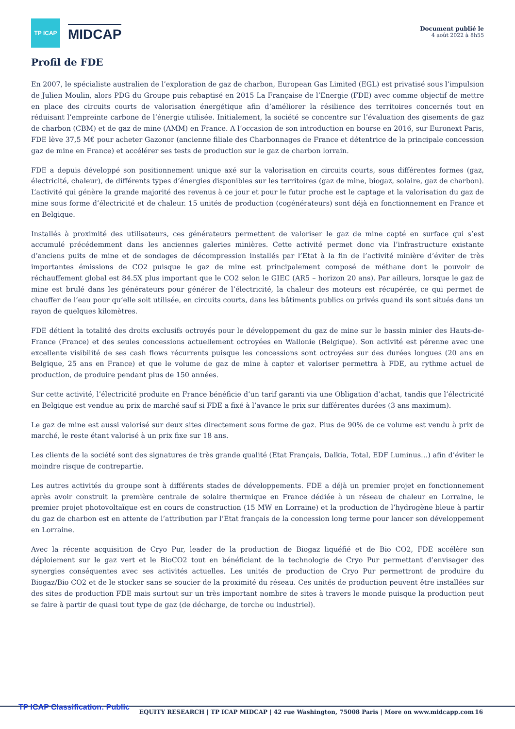TP ICAP
MIDCAP
Document publié le
4 août 2022 à 8h55
Profil de FDE
En 2007, le spécialiste australien de l’exploration de gaz de charbon, European Gas Limited (EGL) est privatisé sous l’impulsion de Julien Moulin, alors PDG du Groupe puis rebaptisé en 2015 La Française de l’Energie (FDE) avec comme objectif de mettre en place des circuits courts de valorisation énergétique afin d’améliorer la résilience des territoires concernés tout en réduisant l’empreinte carbone de l’énergie utilisée. Initialement, la société se concentre sur l’évaluation des gisements de gaz de charbon (CBM) et de gaz de mine (AMM) en France. A l’occasion de son introduction en bourse en 2016, sur Euronext Paris, FDE lève 37,5 M€ pour acheter Gazonor (ancienne filiale des Charbonnages de France et détentrice de la principale concession gaz de mine en France) et accélérer ses tests de production sur le gaz de charbon lorrain.
FDE a depuis développé son positionnement unique axé sur la valorisation en circuits courts, sous différentes formes (gaz, électricité, chaleur), de différents types d’énergies disponibles sur les territoires (gaz de mine, biogaz, solaire, gaz de charbon). L’activité qui génère la grande majorité des revenus à ce jour et pour le futur proche est le captage et la valorisation du gaz de mine sous forme d’électricité et de chaleur. 15 unités de production (cogénérateurs) sont déjà en fonctionnement en France et en Belgique.
Installés à proximité des utilisateurs, ces générateurs permettent de valoriser le gaz de mine capté en surface qui s’est accumulé précédemment dans les anciennes galeries minières. Cette activité permet donc via l’infrastructure existante d’anciens puits de mine et de sondages de décompression installés par l’Etat à la fin de l’activité minière d’éviter de très importantes émissions de CO2 puisque le gaz de mine est principalement composé de méthane dont le pouvoir de réchauffement global est 84.5X plus important que le CO2 selon le GIEC (AR5 – horizon 20 ans). Par ailleurs, lorsque le gaz de mine est brulé dans les générateurs pour générer de l’électricité, la chaleur des moteurs est récupérée, ce qui permet de chauffer de l’eau pour qu’elle soit utilisée, en circuits courts, dans les bâtiments publics ou privés quand ils sont situés dans un rayon de quelques kilomètres.
FDE détient la totalité des droits exclusifs octroyés pour le développement du gaz de mine sur le bassin minier des Hauts-de-France (France) et des seules concessions actuellement octroyées en Wallonie (Belgique). Son activité est pérenne avec une excellente visibilité de ses cash flows récurrents puisque les concessions sont octroyées sur des durées longues (20 ans en Belgique, 25 ans en France) et que le volume de gaz de mine à capter et valoriser permettra à FDE, au rythme actuel de production, de produire pendant plus de 150 années.
Sur cette activité, l’électricité produite en France bénéficie d’un tarif garanti via une Obligation d’achat, tandis que l’électricité en Belgique est vendue au prix de marché sauf si FDE a fixé à l’avance le prix sur différentes durées (3 ans maximum).
Le gaz de mine est aussi valorisé sur deux sites directement sous forme de gaz. Plus de 90% de ce volume est vendu à prix de marché, le reste étant valorisé à un prix fixe sur 18 ans.
Les clients de la société sont des signatures de très grande qualité (Etat Français, Dalkia, Total, EDF Luminus…) afin d’éviter le moindre risque de contrepartie.
Les autres activités du groupe sont à différents stades de développements. FDE a déjà un premier projet en fonctionnement après avoir construit la première centrale de solaire thermique en France dédiée à un réseau de chaleur en Lorraine, le premier projet photovoltaïque est en cours de construction (15 MW en Lorraine) et la production de l’hydrogène bleue à partir du gaz de charbon est en attente de l’attribution par l’Etat français de la concession long terme pour lancer son développement en Lorraine.
Avec la récente acquisition de Cryo Pur, leader de la production de Biogaz liquéfié et de Bio CO2, FDE accélère son déploiement sur le gaz vert et le BioCO2 tout en bénéficiant de la technologie de Cryo Pur permettant d’envisager des synergies conséquentes avec ses activités actuelles. Les unités de production de Cryo Pur permettront de produire du Biogaz/Bio CO2 et de le stocker sans se soucier de la proximité du réseau. Ces unités de production peuvent être installées sur des sites de production FDE mais surtout sur un très important nombre de sites à travers le monde puisque la production peut se faire à partir de quasi tout type de gaz (de décharge, de torche ou industriel).
TP ICAP Classification: Public EQUITY RESEARCH | TP ICAP MIDCAP | 42 rue Washington, 75008 Paris | More on www.midcapp.com 16